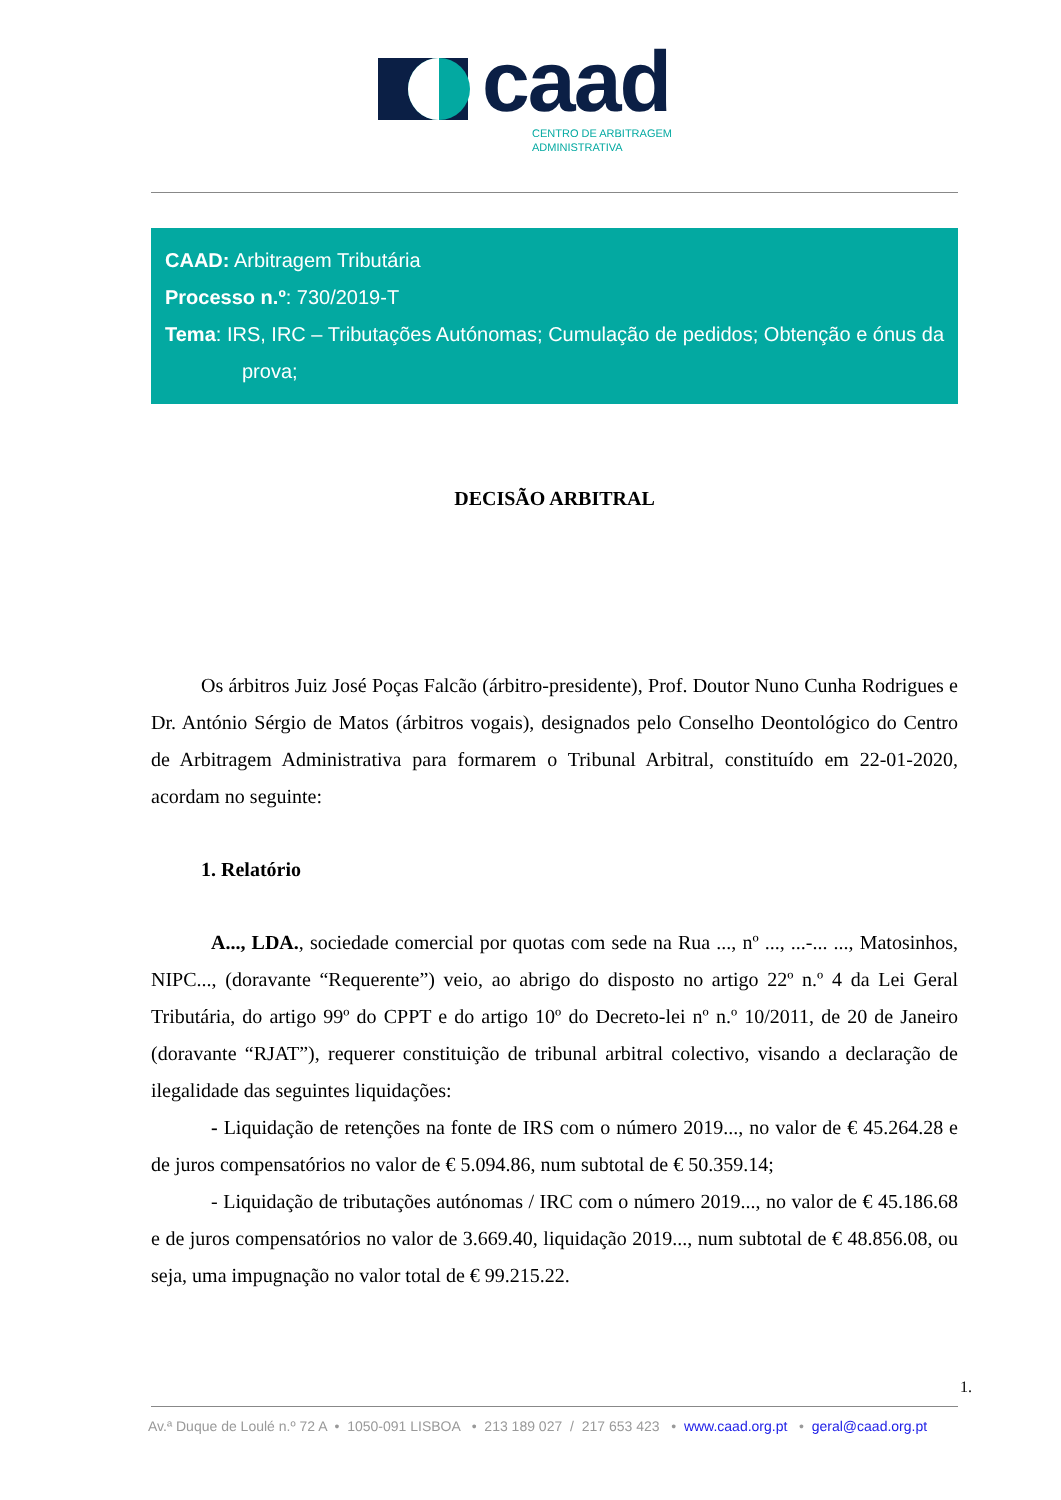caad
CENTRO DE ARBITRAGEM
ADMINISTRATIVA
CAAD: Arbitragem Tributária
Processo n.º: 730/2019-T
Tema: IRS, IRC – Tributações Autónomas; Cumulação de pedidos; Obtenção e ónus da prova;
DECISÃO ARBITRAL
Os árbitros Juiz José Poças Falcão (árbitro-presidente), Prof. Doutor Nuno Cunha Rodrigues e Dr. António Sérgio de Matos (árbitros vogais), designados pelo Conselho Deontológico do Centro de Arbitragem Administrativa para formarem o Tribunal Arbitral, constituído em 22-01-2020, acordam no seguinte:
1. Relatório
A..., LDA., sociedade comercial por quotas com sede na Rua ..., nº ..., ...-... ..., Matosinhos, NIPC..., (doravante “Requerente”) veio, ao abrigo do disposto no artigo 22º n.º 4 da Lei Geral Tributária, do artigo 99º do CPPT e do artigo 10º do Decreto-lei nº n.º 10/2011, de 20 de Janeiro (doravante “RJAT”), requerer constituição de tribunal arbitral colectivo, visando a declaração de ilegalidade das seguintes liquidações:
- Liquidação de retenções na fonte de IRS com o número 2019..., no valor de € 45.264.28 e de juros compensatórios no valor de € 5.094.86, num subtotal de € 50.359.14;
- Liquidação de tributações autónomas / IRC com o número 2019..., no valor de € 45.186.68 e de juros compensatórios no valor de 3.669.40, liquidação 2019..., num subtotal de € 48.856.08, ou seja, uma impugnação no valor total de € 99.215.22.
1.
Av.ª Duque de Loulé n.º 72 A • 1050-091 LISBOA • 213 189 027 / 217 653 423 • www.caad.org.pt • geral@caad.org.pt